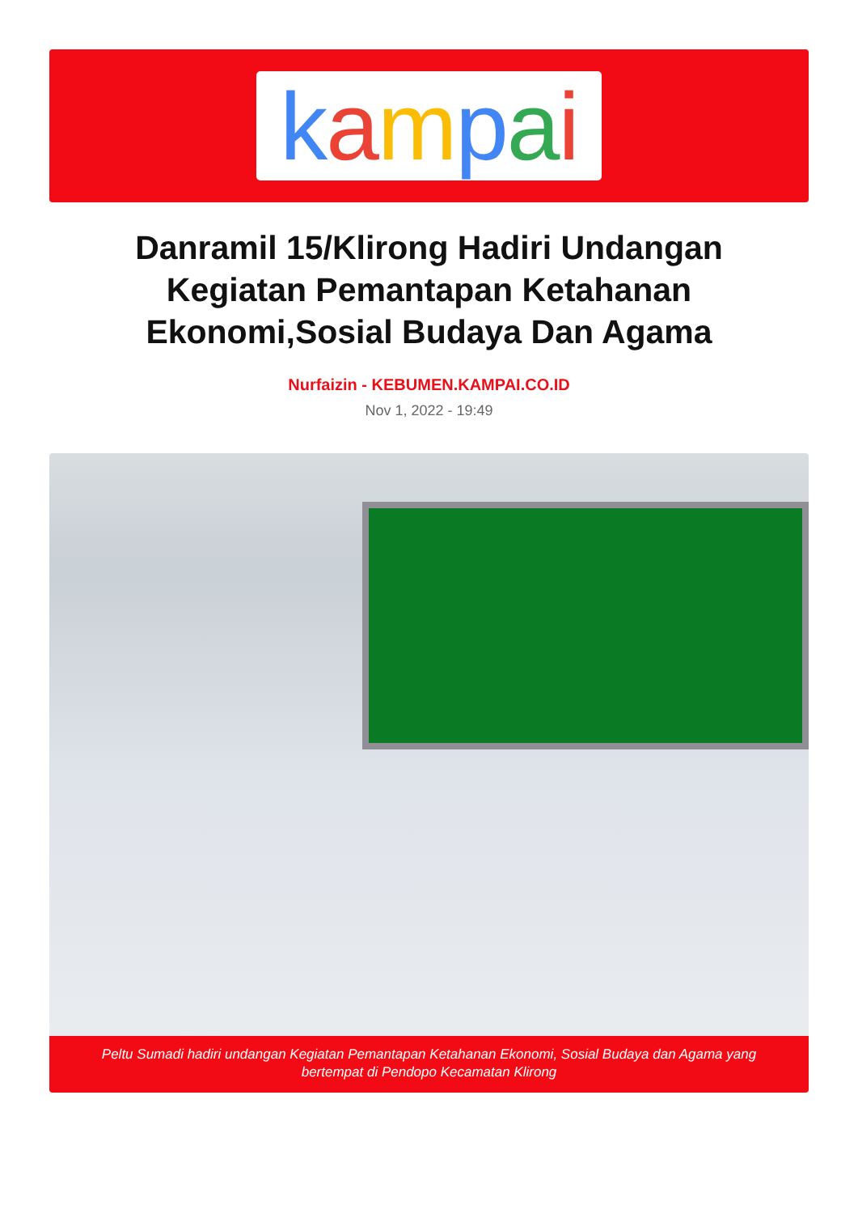kampai
Danramil 15/Klirong Hadiri Undangan Kegiatan Pemantapan Ketahanan Ekonomi,Sosial Budaya Dan Agama
Nurfaizin - KEBUMEN.KAMPAI.CO.ID
Nov 1, 2022 - 19:49
Peltu Sumadi hadiri undangan Kegiatan Pemantapan Ketahanan Ekonomi, Sosial Budaya dan Agama yang bertempat di Pendopo Kecamatan Klirong